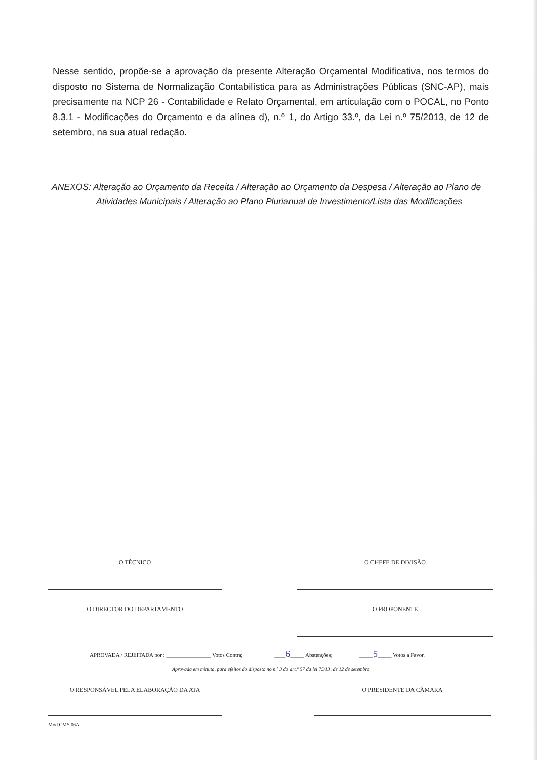Nesse sentido, propõe-se a aprovação da presente Alteração Orçamental Modificativa, nos termos do disposto no Sistema de Normalização Contabilística para as Administrações Públicas (SNC-AP), mais precisamente na NCP 26 - Contabilidade e Relato Orçamental, em articulação com o POCAL, no Ponto 8.3.1 - Modificações do Orçamento e da alínea d), n.º 1, do Artigo 33.º, da Lei n.º 75/2013, de 12 de setembro, na sua atual redação.
ANEXOS: Alteração ao Orçamento da Receita / Alteração ao Orçamento da Despesa / Alteração ao Plano de
Atividades Municipais / Alteração ao Plano Plurianual de Investimento/Lista das Modificações
O TÉCNICO O CHEFE DE DIVISÃO
O DIRECTOR DO DEPARTAMENTO O PROPONENTE
APROVADA / REJEITADA por : ________________ Votos Contra; ____6_____ Abstenções; _____5_____ Votos a Favor.
Aprovada em minuta, para efeitos do disposto no n.º 3 do art.º 57 da lei 75/13, de 12 de setembro
O RESPONSÁVEL PELA ELABORAÇÃO DA ATA O PRESIDENTE DA CÂMARA
Mod.CMS.06A